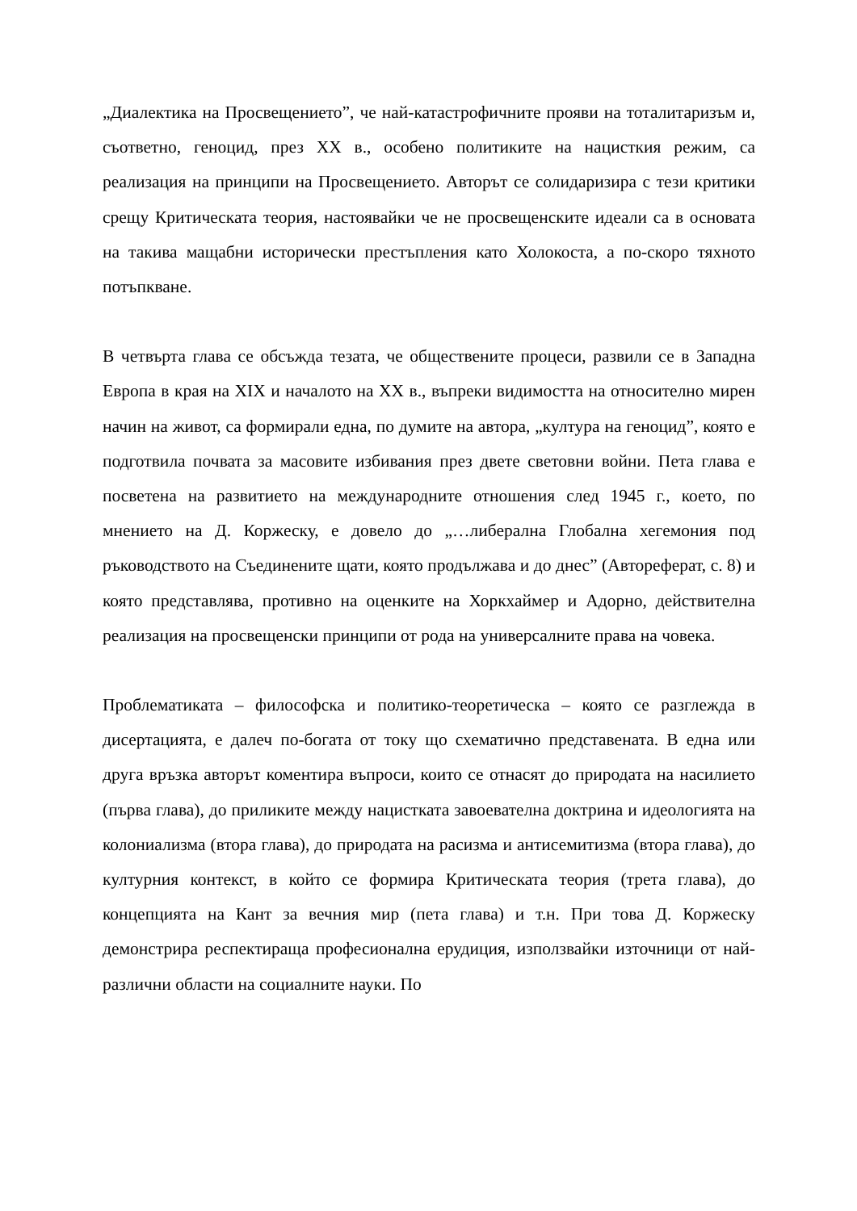„Диалектика на Просвещението”, че най-катастрофичните прояви на тоталитаризъм и, съответно, геноцид, през XX в., особено политиките на нацисткия режим, са реализация на принципи на Просвещението. Авторът се солидаризира с тези критики срещу Критическата теория, настоявайки че не просвещенските идеали са в основата на такива мащабни исторически престъпления като Холокоста, а по-скоро тяхното потъпкване.
В четвърта глава се обсъжда тезата, че обществените процеси, развили се в Западна Европа в края на XIX и началото на XX в., въпреки видимостта на относително мирен начин на живот, са формирали една, по думите на автора, „култура на геноцид”, която е подготвила почвата за масовите избивания през двете световни войни. Пета глава е посветена на развитието на международните отношения след 1945 г., което, по мнението на Д. Коржеску, е довело до „…либерална Глобална хегемония под ръководството на Съединените щати, която продължава и до днес” (Автореферат, с. 8) и която представлява, противно на оценките на Хоркхаймер и Адорно, действителна реализация на просвещенски принципи от рода на универсалните права на човека.
Проблематиката – философска и политико-теоретическа – която се разглежда в дисертацията, е далеч по-богата от току що схематично представената. В една или друга връзка авторът коментира въпроси, които се отнасят до природата на насилието (първа глава), до приликите между нацистката завоевателна доктрина и идеологията на колониализма (втора глава), до природата на расизма и антисемитизма (втора глава), до културния контекст, в който се формира Критическата теория (трета глава), до концепцията на Кант за вечния мир (пета глава) и т.н. При това Д. Коржеску демонстрира респектираща професионална ерудиция, използвайки източници от най-различни области на социалните науки. По